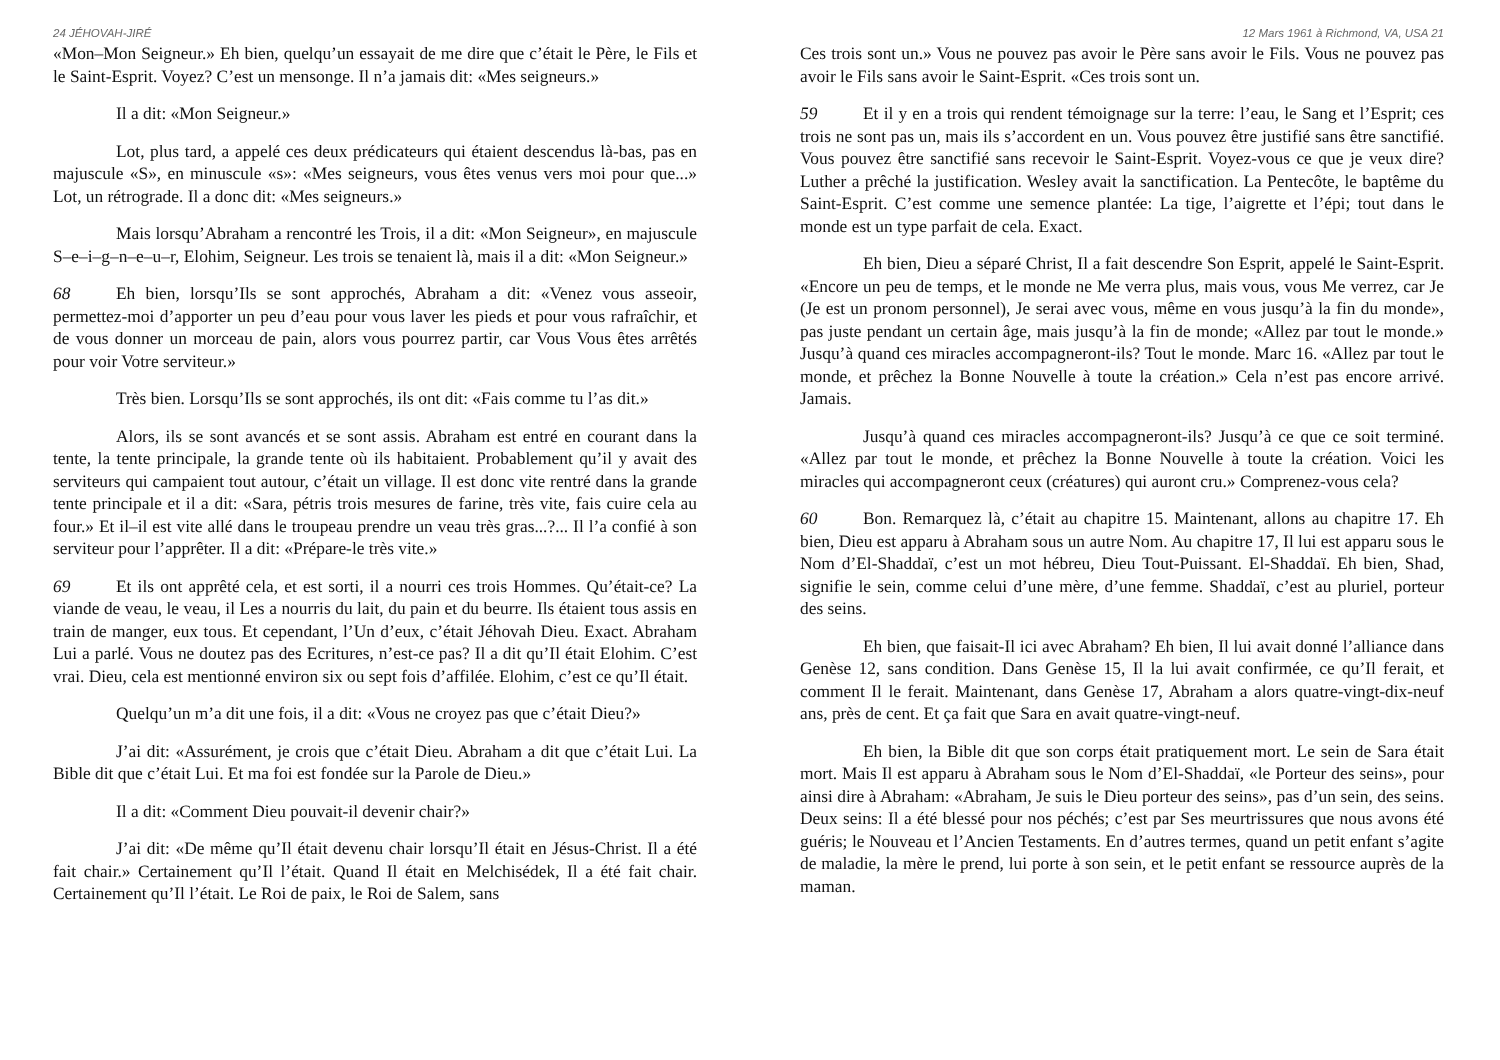24 JÉHOVAH-JIRÉ
«Mon–Mon Seigneur.» Eh bien, quelqu’un essayait de me dire que c’était le Père, le Fils et le Saint-Esprit. Voyez? C’est un mensonge. Il n’a jamais dit: «Mes seigneurs.»
Il a dit: «Mon Seigneur.»
Lot, plus tard, a appelé ces deux prédicateurs qui étaient descendus là-bas, pas en majuscule «S», en minuscule «s»: «Mes seigneurs, vous êtes venus vers moi pour que...» Lot, un rétrograde. Il a donc dit: «Mes seigneurs.»
Mais lorsqu’Abraham a rencontré les Trois, il a dit: «Mon Seigneur», en majuscule S–e–i–g–n–e–u–r, Elohim, Seigneur. Les trois se tenaient là, mais il a dit: «Mon Seigneur.»
68 Eh bien, lorsqu’Ils se sont approchés, Abraham a dit: «Venez vous asseoir, permettez-moi d’apporter un peu d’eau pour vous laver les pieds et pour vous rafraîchir, et de vous donner un morceau de pain, alors vous pourrez partir, car Vous Vous êtes arrêtés pour voir Votre serviteur.»
Très bien. Lorsqu’Ils se sont approchés, ils ont dit: «Fais comme tu l’as dit.»
Alors, ils se sont avancés et se sont assis. Abraham est entré en courant dans la tente, la tente principale, la grande tente où ils habitaient. Probablement qu’il y avait des serviteurs qui campaient tout autour, c’était un village. Il est donc vite rentré dans la grande tente principale et il a dit: «Sara, pétris trois mesures de farine, très vite, fais cuire cela au four.» Et il–il est vite allé dans le troupeau prendre un veau très gras...?... Il l’a confié à son serviteur pour l’apprêter. Il a dit: «Prépare-le très vite.»
69 Et ils ont apprêté cela, et est sorti, il a nourri ces trois Hommes. Qu’était-ce? La viande de veau, le veau, il Les a nourris du lait, du pain et du beurre. Ils étaient tous assis en train de manger, eux tous. Et cependant, l’Un d’eux, c’était Jéhovah Dieu. Exact. Abraham Lui a parlé. Vous ne doutez pas des Ecritures, n’est-ce pas? Il a dit qu’Il était Elohim. C’est vrai. Dieu, cela est mentionné environ six ou sept fois d’affilée. Elohim, c’est ce qu’Il était.
Quelqu’un m’a dit une fois, il a dit: «Vous ne croyez pas que c’était Dieu?»
J’ai dit: «Assurément, je crois que c’était Dieu. Abraham a dit que c’était Lui. La Bible dit que c’était Lui. Et ma foi est fondée sur la Parole de Dieu.»
Il a dit: «Comment Dieu pouvait-il devenir chair?»
J’ai dit: «De même qu’Il était devenu chair lorsqu’Il était en Jésus-Christ. Il a été fait chair.» Certainement qu’Il l’était. Quand Il était en Melchisédek, Il a été fait chair. Certainement qu’Il l’était. Le Roi de paix, le Roi de Salem, sans
12 Mars 1961 à Richmond, VA, USA 21
Ces trois sont un.» Vous ne pouvez pas avoir le Père sans avoir le Fils. Vous ne pouvez pas avoir le Fils sans avoir le Saint-Esprit. «Ces trois sont un.
59 Et il y en a trois qui rendent témoignage sur la terre: l’eau, le Sang et l’Esprit; ces trois ne sont pas un, mais ils s’accordent en un. Vous pouvez être justifié sans être sanctifié. Vous pouvez être sanctifié sans recevoir le Saint-Esprit. Voyez-vous ce que je veux dire? Luther a prêché la justification. Wesley avait la sanctification. La Pentecôte, le baptême du Saint-Esprit. C’est comme une semence plantée: La tige, l’aigrette et l’épi; tout dans le monde est un type parfait de cela. Exact.
Eh bien, Dieu a séparé Christ, Il a fait descendre Son Esprit, appelé le Saint-Esprit. «Encore un peu de temps, et le monde ne Me verra plus, mais vous, vous Me verrez, car Je (Je est un pronom personnel), Je serai avec vous, même en vous jusqu’à la fin du monde», pas juste pendant un certain âge, mais jusqu’à la fin de monde; «Allez par tout le monde.» Jusqu’à quand ces miracles accompagneront-ils? Tout le monde. Marc 16. «Allez par tout le monde, et prêchez la Bonne Nouvelle à toute la création.» Cela n’est pas encore arrivé. Jamais.
Jusqu’à quand ces miracles accompagneront-ils? Jusqu’à ce que ce soit terminé. «Allez par tout le monde, et prêchez la Bonne Nouvelle à toute la création. Voici les miracles qui accompagneront ceux (créatures) qui auront cru.» Comprenez-vous cela?
60 Bon. Remarquez là, c’était au chapitre 15. Maintenant, allons au chapitre 17. Eh bien, Dieu est apparu à Abraham sous un autre Nom. Au chapitre 17, Il lui est apparu sous le Nom d’El-Shaddaï, c’est un mot hébreu, Dieu Tout-Puissant. El-Shaddaï. Eh bien, Shad, signifie le sein, comme celui d’une mère, d’une femme. Shaddaï, c’est au pluriel, porteur des seins.
Eh bien, que faisait-Il ici avec Abraham? Eh bien, Il lui avait donné l’alliance dans Genèse 12, sans condition. Dans Genèse 15, Il la lui avait confirmée, ce qu’Il ferait, et comment Il le ferait. Maintenant, dans Genèse 17, Abraham a alors quatre-vingt-dix-neuf ans, près de cent. Et ça fait que Sara en avait quatre-vingt-neuf.
Eh bien, la Bible dit que son corps était pratiquement mort. Le sein de Sara était mort. Mais Il est apparu à Abraham sous le Nom d’El-Shaddaï, «le Porteur des seins», pour ainsi dire à Abraham: «Abraham, Je suis le Dieu porteur des seins», pas d’un sein, des seins. Deux seins: Il a été blessé pour nos péchés; c’est par Ses meurtrissures que nous avons été guéris; le Nouveau et l’Ancien Testaments. En d’autres termes, quand un petit enfant s’agite de maladie, la mère le prend, lui porte à son sein, et le petit enfant se ressource auprès de la maman.